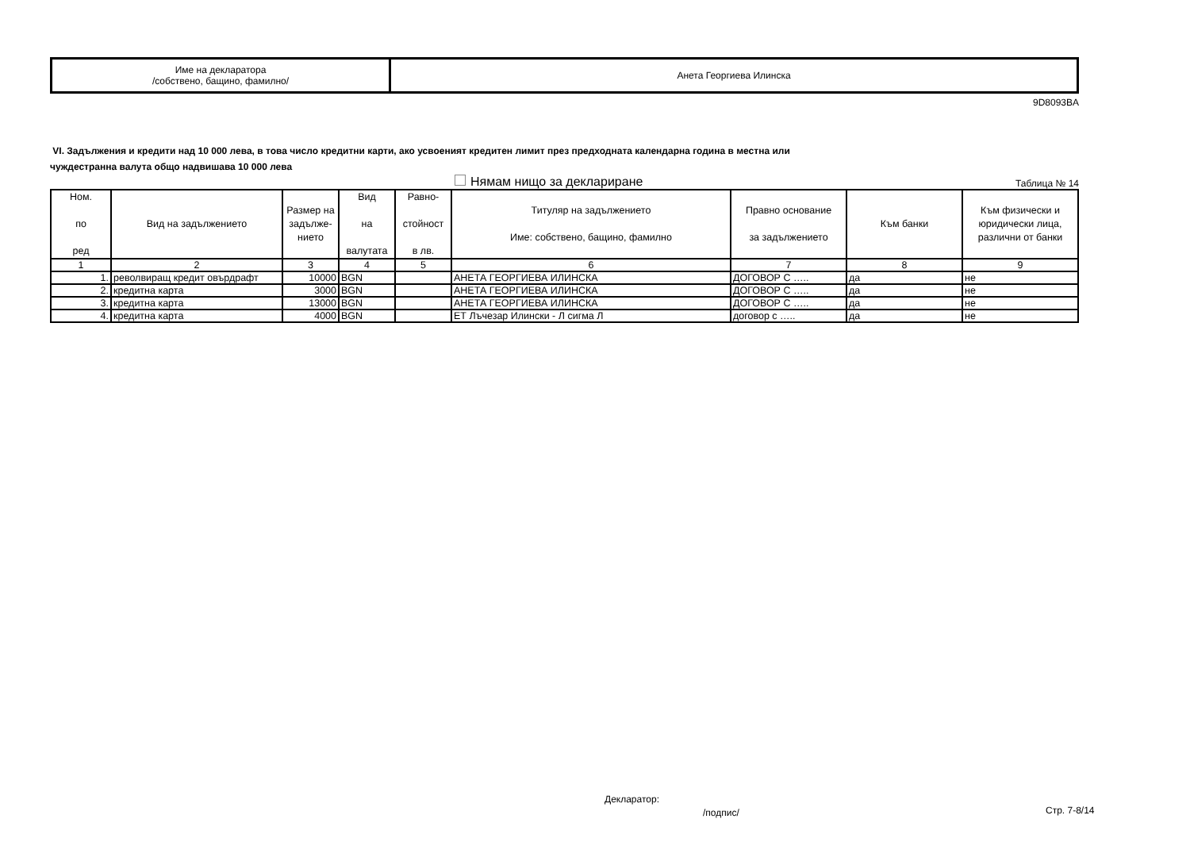| Име на декларатора /собствено, бащино, фамилно/ | Анета Георгиева Илинска |
9D8093BA
VI. Задължения и кредити над 10 000 лева, в това число кредитни карти, ако усвоеният кредитен лимит през предходната календарна година в местна или
чуждестранна валута общо надвишава 10 000 лева
Нямам нищо за деклариране Таблица № 14
| Ном. по ред | Вид на задължението | Размер на задълже-нието | Вид на валутата | Равно- стойност в лв. | Титуляр на задължението Име: собствено, бащино, фамилно | Правно основание за задължението | Към банки | Към физически и юридически лица, различни от банки |
| --- | --- | --- | --- | --- | --- | --- | --- | --- |
| 1 | 2 | 3 | 4 | 5 | 6 | 7 | 8 | 9 |
| 1. | револвиращ кредит овърдрафт | 10000 | BGN | | АНЕТА ГЕОРГИЕВА ИЛИНСКА | ДОГОВОР С ….. | да | не |
| 2. | кредитна карта | 3000 | BGN | | АНЕТА ГЕОРГИЕВА ИЛИНСКА | ДОГОВОР С ….. | да | не |
| 3. | кредитна карта | 13000 | BGN | | АНЕТА ГЕОРГИЕВА ИЛИНСКА | ДОГОВОР С ….. | да | не |
| 4. | кредитна карта | 4000 | BGN | | ЕТ Лъчезар Илински - Л сигма Л | договор с ….. | да | не |
Декларатор:
/подпис/ Стр. 7-8/14